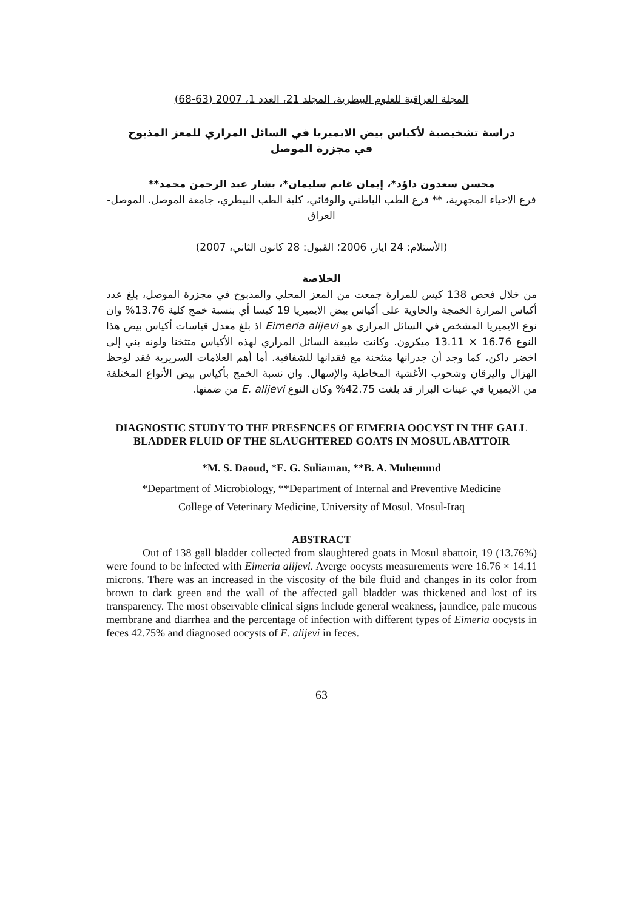المجلة العراقية للعلوم البيطرية، المجلد 21، العدد 1، 2007 (63-68)
دراسة تشخيصية لأكياس بيض الايميريا في السائل المراري للمعز المذبوح
في مجزرة الموصل
محسن سعدون داؤد*، إيمان غانم سليمان*، بشار عبد الرحمن محمد**
فرع الاحياء المجهرية، ** فرع الطب الباطني والوقائي، كلية الطب البيطري، جامعة الموصل. الموصل- العراق
(الأستلام: 24 ايار، 2006؛ القبول: 28 كانون الثاني، 2007)
الخلاصة
من خلال فحص 138 كيس للمرارة جمعت من المعز المحلي والمذبوح في مجزرة الموصل، بلغ عدد أكياس المرارة الخمجة والحاوية على أكياس بيض الايميريا 19 كيسا أي بنسبة خمج كلية 13.76% وان نوع الايميريا المشخص في السائل المراري هو Eimeria alijevi اذ بلغ معدل قياسات أكياس بيض هذا النوع 16.76 × 13.11 ميكرون. وكانت طبيعة السائل المراري لهذه الأكياس متثخنا ولونه بني إلى اخضر داكن، كما وجد أن جدرانها متثخنة مع فقدانها للشفافية. أما أهم العلامات السريرية فقد لوحظ الهزال واليرقان وشحوب الأغشية المخاطية والإسهال. وان نسبة الخمج بأكياس بيض الأنواع المختلفة من الايميريا في عينات البراز قد بلغت 42.75% وكان النوع E. alijevi من ضمنها.
DIAGNOSTIC STUDY TO THE PRESENCES OF EIMERIA OOCYST IN THE GALL BLADDER FLUID OF THE SLAUGHTERED GOATS IN MOSUL ABATTOIR
*M. S. Daoud, *E. G. Suliaman, **B. A. Muhemmd
*Department of Microbiology, **Department of Internal and Preventive Medicine
College of Veterinary Medicine, University of Mosul. Mosul-Iraq
ABSTRACT
Out of 138 gall bladder collected from slaughtered goats in Mosul abattoir, 19 (13.76%) were found to be infected with Eimeria alijevi. Averge oocysts measurements were 16.76 × 14.11 microns. There was an increased in the viscosity of the bile fluid and changes in its color from brown to dark green and the wall of the affected gall bladder was thickened and lost of its transparency. The most observable clinical signs include general weakness, jaundice, pale mucous membrane and diarrhea and the percentage of infection with different types of Eimeria oocysts in feces 42.75% and diagnosed oocysts of E. alijevi in feces.
63